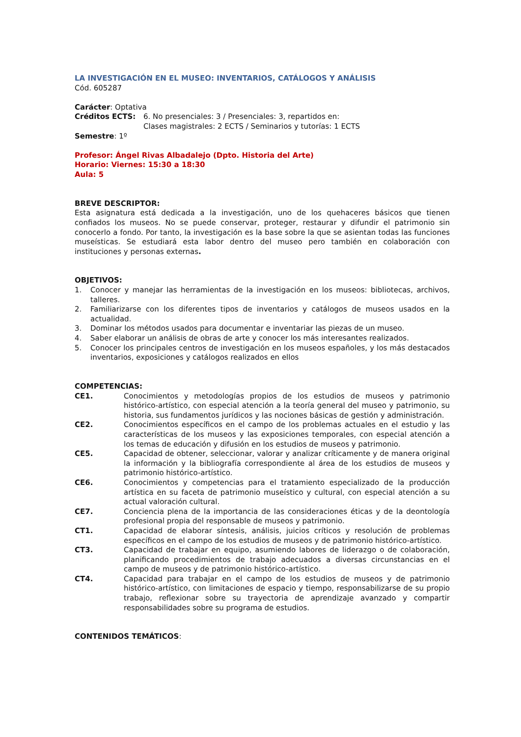LA INVESTIGACIÓN EN EL MUSEO: INVENTARIOS, CATÁLOGOS Y ANÁLISIS
Cód. 605287
Carácter: Optativa
Créditos ECTS: 6. No presenciales: 3 / Presenciales: 3, repartidos en:
Clases magistrales: 2 ECTS / Seminarios y tutorías: 1 ECTS
Semestre: 1º
Profesor: Ángel Rivas Albadalejo (Dpto. Historia del Arte)
Horario: Viernes: 15:30 a 18:30
Aula: 5
BREVE DESCRIPTOR:
Esta asignatura está dedicada a la investigación, uno de los quehaceres básicos que tienen confiados los museos. No se puede conservar, proteger, restaurar y difundir el patrimonio sin conocerlo a fondo. Por tanto, la investigación es la base sobre la que se asientan todas las funciones museísticas. Se estudiará esta labor dentro del museo pero también en colaboración con instituciones y personas externas.
OBJETIVOS:
1. Conocer y manejar las herramientas de la investigación en los museos: bibliotecas, archivos, talleres.
2. Familiarizarse con los diferentes tipos de inventarios y catálogos de museos usados en la actualidad.
3. Dominar los métodos usados para documentar e inventariar las piezas de un museo.
4. Saber elaborar un análisis de obras de arte y conocer los más interesantes realizados.
5. Conocer los principales centros de investigación en los museos españoles, y los más destacados inventarios, exposiciones y catálogos realizados en ellos
COMPETENCIAS:
CE1. Conocimientos y metodologías propios de los estudios de museos y patrimonio histórico-artístico, con especial atención a la teoría general del museo y patrimonio, su historia, sus fundamentos jurídicos y las nociones básicas de gestión y administración.
CE2. Conocimientos específicos en el campo de los problemas actuales en el estudio y las características de los museos y las exposiciones temporales, con especial atención a los temas de educación y difusión en los estudios de museos y patrimonio.
CE5. Capacidad de obtener, seleccionar, valorar y analizar críticamente y de manera original la información y la bibliografía correspondiente al área de los estudios de museos y patrimonio histórico-artístico.
CE6. Conocimientos y competencias para el tratamiento especializado de la producción artística en su faceta de patrimonio museístico y cultural, con especial atención a su actual valoración cultural.
CE7. Conciencia plena de la importancia de las consideraciones éticas y de la deontología profesional propia del responsable de museos y patrimonio.
CT1. Capacidad de elaborar síntesis, análisis, juicios críticos y resolución de problemas específicos en el campo de los estudios de museos y de patrimonio histórico-artístico.
CT3. Capacidad de trabajar en equipo, asumiendo labores de liderazgo o de colaboración, planificando procedimientos de trabajo adecuados a diversas circunstancias en el campo de museos y de patrimonio histórico-artístico.
CT4. Capacidad para trabajar en el campo de los estudios de museos y de patrimonio histórico-artístico, con limitaciones de espacio y tiempo, responsabilizarse de su propio trabajo, reflexionar sobre su trayectoria de aprendizaje avanzado y compartir responsabilidades sobre su programa de estudios.
CONTENIDOS TEMÁTICOS: